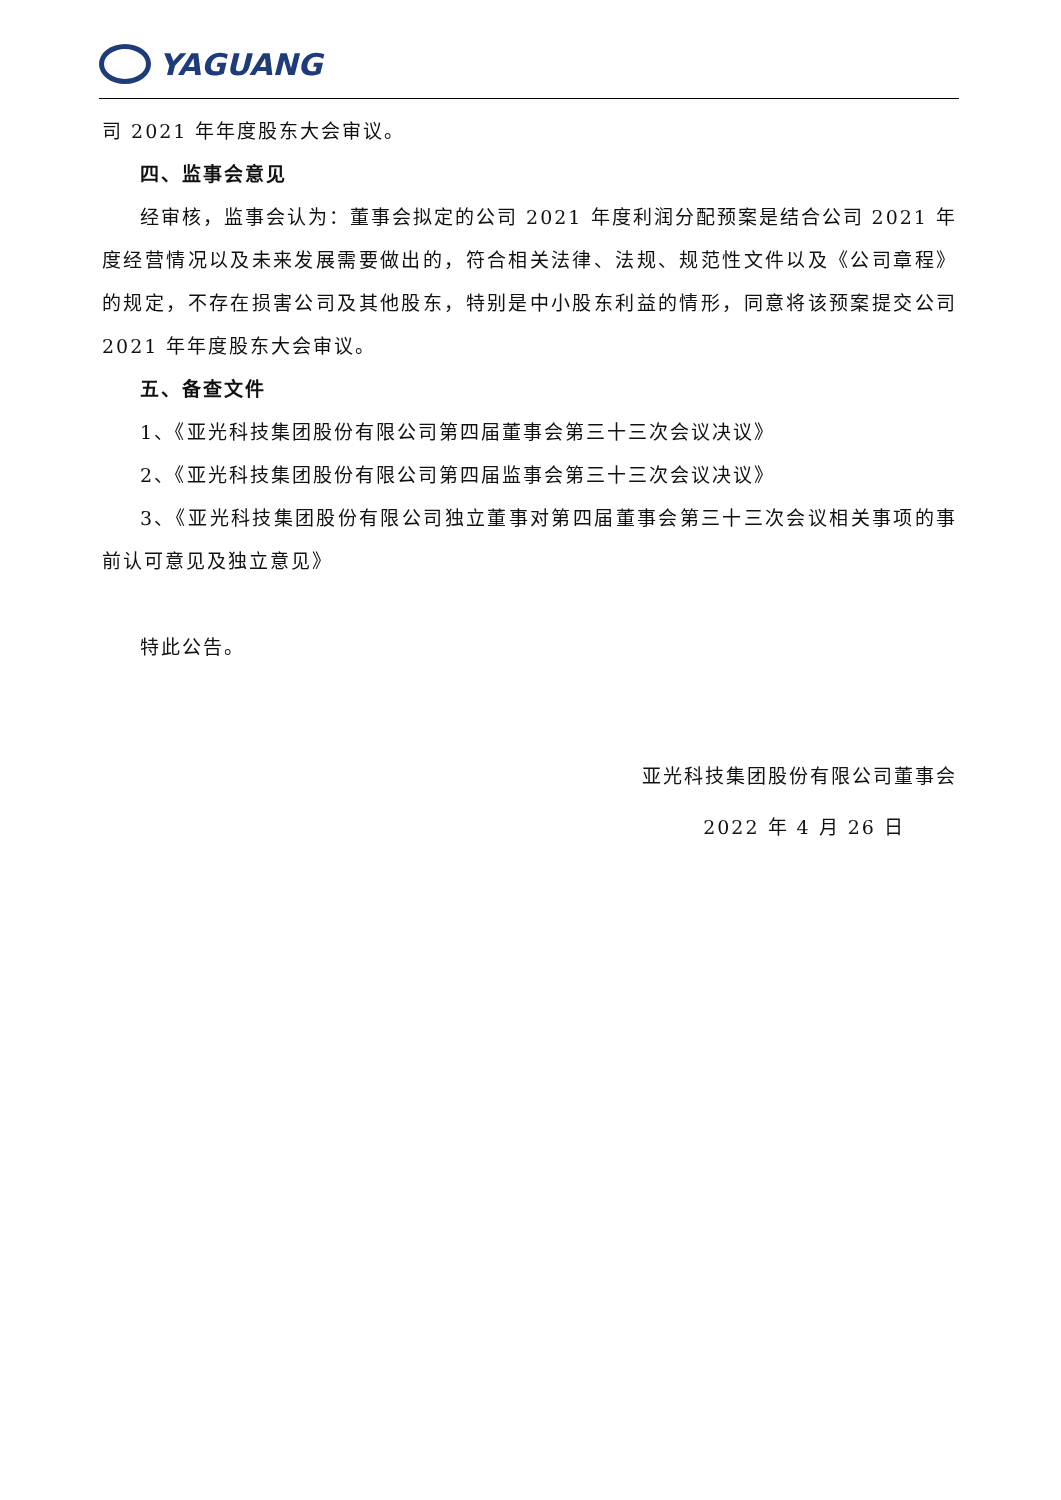YAGUANG
司 2021 年年度股东大会审议。
四、监事会意见
经审核，监事会认为：董事会拟定的公司 2021 年度利润分配预案是结合公司 2021 年度经营情况以及未来发展需要做出的，符合相关法律、法规、规范性文件以及《公司章程》的规定，不存在损害公司及其他股东，特别是中小股东利益的情形，同意将该预案提交公司 2021 年年度股东大会审议。
五、备查文件
1、《亚光科技集团股份有限公司第四届董事会第三十三次会议决议》
2、《亚光科技集团股份有限公司第四届监事会第三十三次会议决议》
3、《亚光科技集团股份有限公司独立董事对第四届董事会第三十三次会议相关事项的事前认可意见及独立意见》
特此公告。
亚光科技集团股份有限公司董事会
2022 年 4 月 26 日